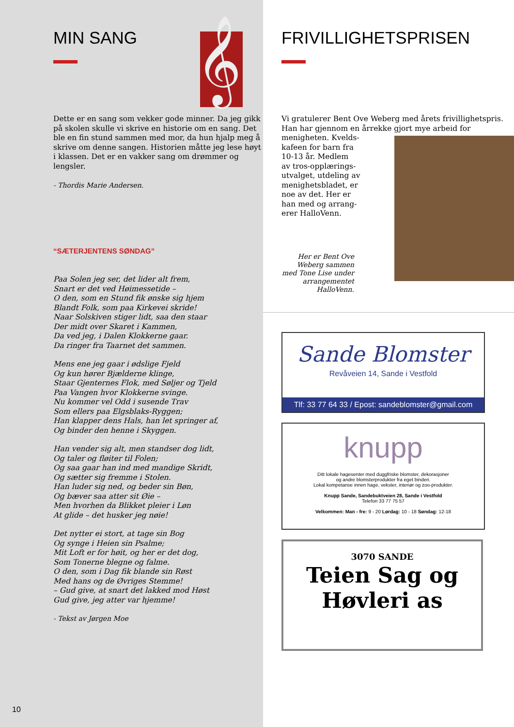MIN SANG
𝄞
Dette er en sang som vekker gode minner. Da jeg gikk på skolen skulle vi skrive en historie om en sang. Det ble en fin stund sammen med mor, da hun hjalp meg å skrive om denne sangen. Historien måtte jeg lese høyt i klassen. Det er en vakker sang om drømmer og lengsler.
- Thordis Marie Andersen.
“SÆTERJENTENS SØNDAG”
Paa Solen jeg ser, det lider alt frem,
Snart er det ved Høimessetide –
O den, som en Stund fik ønske sig hjem
Blandt Folk, som paa Kirkevei skride!
Naar Solskiven stiger lidt, saa den staar
Der midt over Skaret i Kammen,
Da ved jeg, i Dalen Klokkerne gaar.
Da ringer fra Taarnet det sammen.
Mens ene jeg gaar i ødslige Fjeld
Og kun hører Bjælderne klinge,
Staar Gjenternes Flok, med Søljer og Tjeld
Paa Vangen hvor Klokkerne svinge.
Nu kommer vel Odd i susende Trav
Som ellers paa Elgsblaks-Ryggen;
Han klapper dens Hals, han let springer af,
Og binder den henne i Skyggen.
Han vender sig alt, men standser dog lidt,
Og taler og fløiter til Folen;
Og saa gaar han ind med mandige Skridt,
Og sætter sig fremme i Stolen.
Han luder sig ned, og beder sin Bøn,
Og bæver saa atter sit Øie –
Men hvorhen da Blikket pleier i Løn
At glide – det husker jeg nøie!
Det nytter ei stort, at tage sin Bog
Og synge i Heien sin Psalme;
Mit Loft er for høit, og her er det dog,
Som Tonerne blegne og falme.
O den, som i Dag fik blande sin Røst
Med hans og de Øvriges Stemme!
– Gud give, at snart det lakked mod Høst
Gud give, jeg atter var hjemme!
- Tekst av Jørgen Moe
10
FRIVILLIGHETSPRISEN
Vi gratulerer Bent Ove Weberg med årets frivillighetspris. Han har gjennom en årrekke gjort mye arbeid for
menigheten. Kvelds-
kafeen for barn fra
10-13 år. Medlem
av tros-opplærings-
utvalget, utdeling av
menighetsbladet, er
noe av det. Her er
han med og arrang-
erer HalloVenn.
Her er Bent Ove Weberg sammen med Tone Lise under arrangementet HalloVenn.
Sande Blomster
Revåveien 14, Sande i Vestfold
Tlf: 33 77 64 33 / Epost: sandeblomster@gmail.com
knupp
Ditt lokale hagesenter med duggfriske blomster, dekorasjoner
og andre blomsterprodukter fra eget binderi.
Lokal kompetanse innen hage, vekster, interiør og zoo-produkter.
Knupp Sande, Sandebuktveien 28, Sande i Vestfold
Telefon 33 77 75 57
Velkommen: Man - fre: 9 - 20 Lørdag: 10 - 18 Søndag: 12-18
3070 SANDE
Teien Sag og
Høvleri as